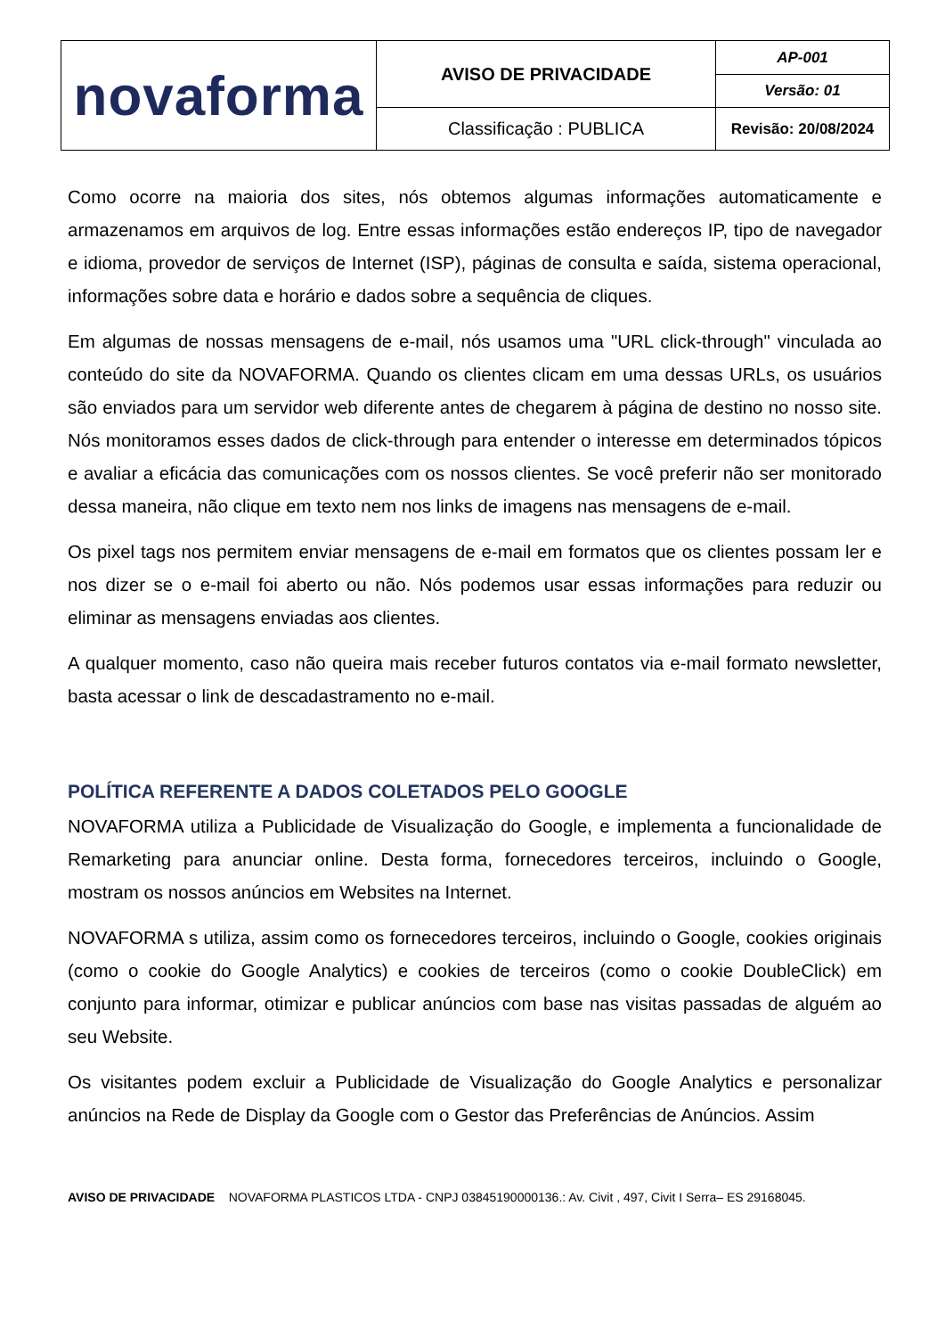| novaforma | AVISO DE PRIVACIDADE | AP-001 |
| | | Versão: 01 |
| | Classificação : PUBLICA | Revisão: 20/08/2024 |
Como ocorre na maioria dos sites, nós obtemos algumas informações automaticamente e armazenamos em arquivos de log. Entre essas informações estão endereços IP, tipo de navegador e idioma, provedor de serviços de Internet (ISP), páginas de consulta e saída, sistema operacional, informações sobre data e horário e dados sobre a sequência de cliques.
Em algumas de nossas mensagens de e-mail, nós usamos uma "URL click-through" vinculada ao conteúdo do site da NOVAFORMA. Quando os clientes clicam em uma dessas URLs, os usuários são enviados para um servidor web diferente antes de chegarem à página de destino no nosso site. Nós monitoramos esses dados de click-through para entender o interesse em determinados tópicos e avaliar a eficácia das comunicações com os nossos clientes. Se você preferir não ser monitorado dessa maneira, não clique em texto nem nos links de imagens nas mensagens de e-mail.
Os pixel tags nos permitem enviar mensagens de e-mail em formatos que os clientes possam ler e nos dizer se o e-mail foi aberto ou não. Nós podemos usar essas informações para reduzir ou eliminar as mensagens enviadas aos clientes.
A qualquer momento, caso não queira mais receber futuros contatos via e-mail formato newsletter, basta acessar o link de descadastramento no e-mail.
POLÍTICA REFERENTE A DADOS COLETADOS PELO GOOGLE
NOVAFORMA utiliza a Publicidade de Visualização do Google, e implementa a funcionalidade de Remarketing para anunciar online. Desta forma, fornecedores terceiros, incluindo o Google, mostram os nossos anúncios em Websites na Internet.
NOVAFORMA s utiliza, assim como os fornecedores terceiros, incluindo o Google, cookies originais (como o cookie do Google Analytics) e cookies de terceiros (como o cookie DoubleClick) em conjunto para informar, otimizar e publicar anúncios com base nas visitas passadas de alguém ao seu Website.
Os visitantes podem excluir a Publicidade de Visualização do Google Analytics e personalizar anúncios na Rede de Display da Google com o Gestor das Preferências de Anúncios. Assim
AVISO DE PRIVACIDADE NOVAFORMA PLASTICOS LTDA - CNPJ 03845190000136.: Av. Civit , 497, Civit I Serra– ES 29168045.